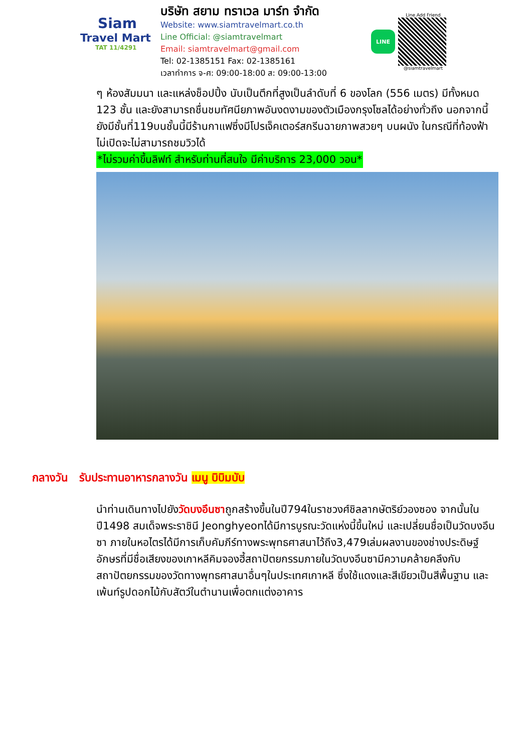Siam
Travel Mart
TAT 11/4291
บริษัท สยาม ทราเวล มาร์ท จำกัด
Website: www.siamtravelmart.co.th
Line Official: @siamtravelmart
Email: siamtravelmart@gmail.com
Tel: 02-1385151 Fax: 02-1385161
เวลาทำการ จ-ศ: 09:00-18:00 ส: 09:00-13:00
LINE
Line Add Friend
@siamtravelmart
ๆ ห้องสัมมนา และแหล่งช็อปปิ้ง นับเป็นตึกที่สูงเป็นลำดับที่ 6 ของโลก (556 เมตร) มีทั้งหมด 123 ชั้น และยังสามารถชื่นชมทัศนียภาพอันงดงามของตัวเมืองกรุงโซลได้อย่างทั่วถึง นอกจากนี้ยังมีชั้นที่119บนชั้นนี้มีร้านกาแฟซึ่งมีโปรเจ็คเตอร์สกรีนฉายภาพสวยๆ บนผนัง ในกรณีที่ท้องฟ้าไม่เปิดจะไม่สามารถชมวิวได้
*ไม่รวมค่าขึ้นลิฟท์ สำหรับท่านที่สนใจ มีค่าบริการ 23,000 วอน*
กลางวัน รับประทานอาหารกลางวัน เมนู บิบิมบับ
นำท่านเดินทางไปยังวัดบงอึนซาถูกสร้างขึ้นในปี794ในราชวงศ์ชิลลากษัตริย์วองซอง จากนั้นในปี1498 สมเด็จพระราชินี Jeonghyeonได้มีการบูรณะวัดแห่งนี้ขึ้นใหม่ และเปลี่ยนชื่อเป็นวัดบงอึนซา ภายในหอไตรได้มีการเก็บคัมภีร์ทางพระพุทธศาสนาไว้ถึง3,479เล่มผลงานของช่างประดิษฐ์อักษรที่มีชื่อเสียงของเกาหลีคิมจองฮี้สถาปัตยกรรมภายในวัดบงอึนซามีความคล้ายคลึงกับสถาปัตยกรรมของวัดทางพุทธศาสนาอื่นๆในประเทศเกาหลี ซึ่งใช้แดงและสีเขียวเป็นสีพื้นฐาน และเพ้นท์รูปดอกไม้กับสัตว์ในตำนานเพื่อตกแต่งอาคาร